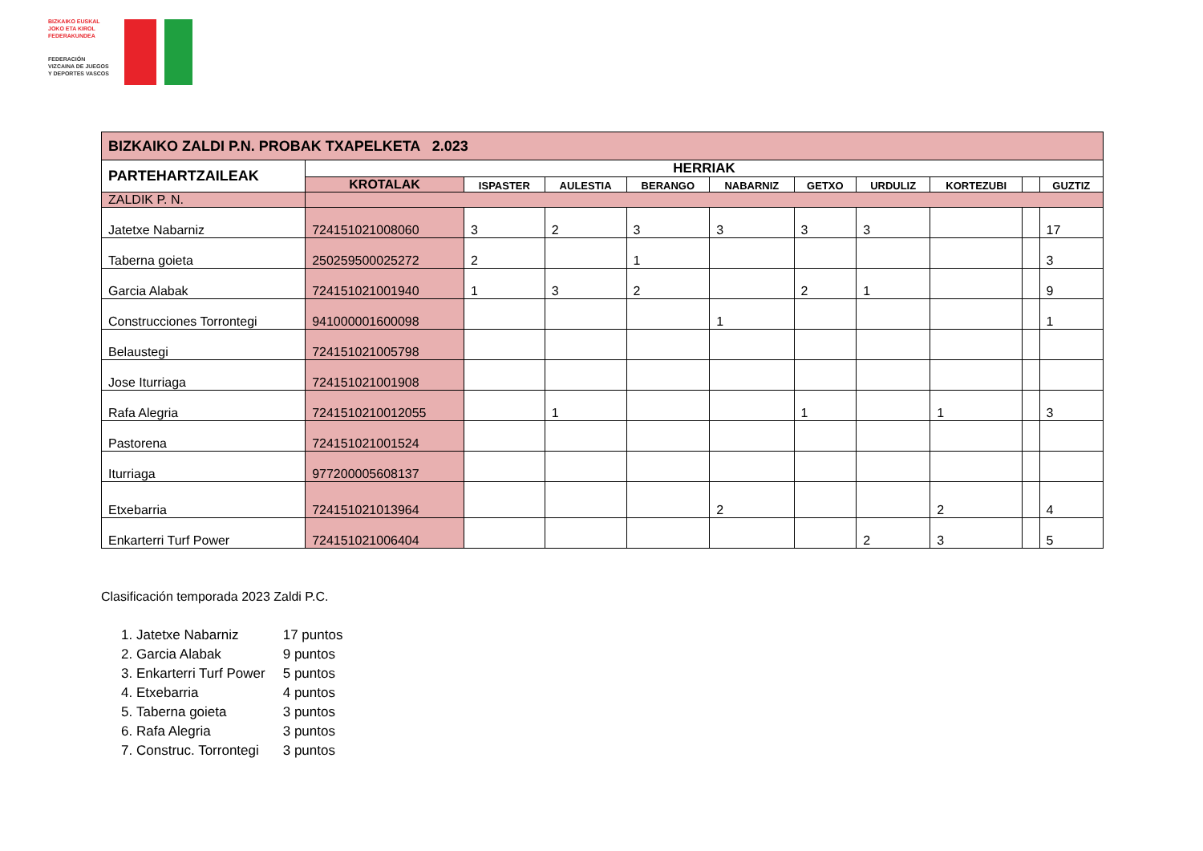BIZKAIKO EUSKAL
JOKO ETA KIROL
FEDERAKUNDEA
FEDERACIÓN
VIZCAINA DE JUEGOS
Y DEPORTES VASCOS
| BIZKAIKO ZALDI P.N. PROBAK TXAPELKETA 2.023 | | | | | | | | | | |
| PARTEHARTZAILEAK | HERRIAK | | | | | | | | | |
| | KROTALAK | ISPASTER | AULESTIA | BERANGO | NABARNIZ | GETXO | URDULIZ | KORTEZUBI | | GUZTIZ |
| ZALDIK P. N. | | | | | | | | | | |
| Jatetxe Nabarniz | 724151021008060 | 3 | 2 | 3 | 3 | 3 | 3 | | | 17 |
| Taberna goieta | 250259500025272 | 2 | | 1 | | | | | | 3 |
| Garcia Alabak | 724151021001940 | 1 | 3 | 2 | | 2 | 1 | | | 9 |
| Construcciones Torrontegi | 941000001600098 | | | | 1 | | | | | 1 |
| Belaustegi | 724151021005798 | | | | | | | | | |
| Jose Iturriaga | 724151021001908 | | | | | | | | | |
| Rafa Alegria | 7241510210012055 | | 1 | | | 1 | | 1 | | 3 |
| Pastorena | 724151021001524 | | | | | | | | | |
| Iturriaga | 977200005608137 | | | | | | | | | |
| Etxebarria | 724151021013964 | | | | 2 | | | 2 | | 4 |
| Enkarterri Turf Power | 724151021006404 | | | | | | 2 | 3 | | 5 |
Clasificación temporada 2023 Zaldi P.C.
1. Jatetxe Nabarniz 17 puntos
2. Garcia Alabak 9 puntos
3. Enkarterri Turf Power 5 puntos
4. Etxebarria 4 puntos
5. Taberna goieta 3 puntos
6. Rafa Alegria 3 puntos
7. Construc. Torrontegi 3 puntos